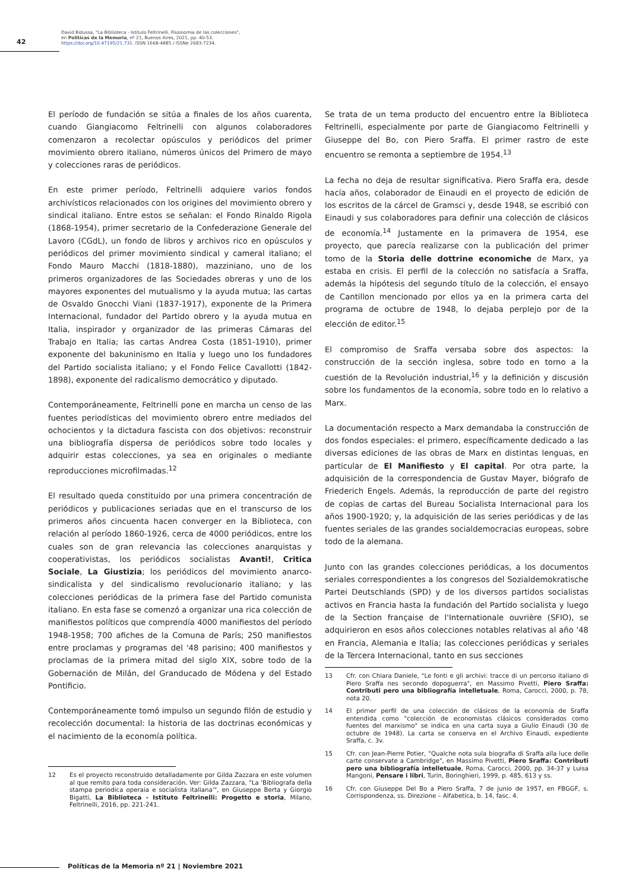42
David Bidussa, "La Biblioteca - Istituto Feltrinelli. Fisionomia de las colecciones",
en Políticas de la Memoria, nº 21, Buenos Aires, 2021, pp. 40-53.
https://doi.org/10.47195/21.731. ISSN 1668-4885 / ISSNe 2683-7234.
El período de fundación se sitúa a finales de los años cuarenta, cuando Giangiacomo Feltrinelli con algunos colaboradores comenzaron a recolectar opúsculos y periódicos del primer movimiento obrero italiano, números únicos del Primero de mayo y colecciones raras de periódicos.
En este primer período, Feltrinelli adquiere varios fondos archivísticos relacionados con los origines del movimiento obrero y sindical italiano. Entre estos se señalan: el Fondo Rinaldo Rigola (1868-1954), primer secretario de la Confederazione Generale del Lavoro (CGdL), un fondo de libros y archivos rico en opúsculos y periódicos del primer movimiento sindical y cameral italiano; el Fondo Mauro Macchi (1818-1880), mazziniano, uno de los primeros organizadores de las Sociedades obreras y uno de los mayores exponentes del mutualismo y la ayuda mutua; las cartas de Osvaldo Gnocchi Viani (1837-1917), exponente de la Primera Internacional, fundador del Partido obrero y la ayuda mutua en Italia, inspirador y organizador de las primeras Cámaras del Trabajo en Italia; las cartas Andrea Costa (1851-1910), primer exponente del bakuninismo en Italia y luego uno los fundadores del Partido socialista italiano; y el Fondo Felice Cavallotti (1842-1898), exponente del radicalismo democrático y diputado.
Contemporáneamente, Feltrinelli pone en marcha un censo de las fuentes periodísticas del movimiento obrero entre mediados del ochocientos y la dictadura fascista con dos objetivos: reconstruir una bibliografía dispersa de periódicos sobre todo locales y adquirir estas colecciones, ya sea en originales o mediante reproducciones microfilmadas.<sup>12</sup>
El resultado queda constituido por una primera concentración de periódicos y publicaciones seriadas que en el transcurso de los primeros años cincuenta hacen converger en la Biblioteca, con relación al período 1860-1926, cerca de 4000 periódicos, entre los cuales son de gran relevancia las colecciones anarquistas y cooperativistas, los periódicos socialistas Avanti!, Critica Sociale, La Giustizia; los periódicos del movimiento anarco-sindicalista y del sindicalismo revolucionario italiano; y las colecciones periódicas de la primera fase del Partido comunista italiano. En esta fase se comenzó a organizar una rica colección de manifiestos políticos que comprendía 4000 manifiestos del período 1948-1958; 700 afiches de la Comuna de París; 250 manifiestos entre proclamas y programas del '48 parisino; 400 manifiestos y proclamas de la primera mitad del siglo XIX, sobre todo de la Gobernación de Milán, del Granducado de Módena y del Estado Pontificio.
Contemporáneamente tomó impulso un segundo filón de estudio y recolección documental: la historia de las doctrinas económicas y el nacimiento de la economía política.
12 Es el proyecto reconstruido detalladamente por Gilda Zazzara en este volumen al que remito para toda consideración. Ver: Gilda Zazzara, "La 'Bibliografa della stampa periodica operaia e socialista italiana'", en Giuseppe Berta y Giorgio Bigatti, La Biblioteca - Istituto Feltrinelli: Progetto e storia, Milano, Feltrinelli, 2016, pp. 221-241.
Se trata de un tema producto del encuentro entre la Biblioteca Feltrinelli, especialmente por parte de Giangiacomo Feltrinelli y Giuseppe del Bo, con Piero Sraffa. El primer rastro de este encuentro se remonta a septiembre de 1954.<sup>13</sup>
La fecha no deja de resultar significativa. Piero Sraffa era, desde hacía años, colaborador de Einaudi en el proyecto de edición de los escritos de la cárcel de Gramsci y, desde 1948, se escribió con Einaudi y sus colaboradores para definir una colección de clásicos de economía.<sup>14</sup> Justamente en la primavera de 1954, ese proyecto, que parecía realizarse con la publicación del primer tomo de la Storia delle dottrine economiche de Marx, ya estaba en crisis. El perfil de la colección no satisfacía a Sraffa, además la hipótesis del segundo título de la colección, el ensayo de Cantillon mencionado por ellos ya en la primera carta del programa de octubre de 1948, lo dejaba perplejo por de la elección de editor.<sup>15</sup>
El compromiso de Sraffa versaba sobre dos aspectos: la construcción de la sección inglesa, sobre todo en torno a la cuestión de la Revolución industrial,<sup>16</sup> y la definición y discusión sobre los fundamentos de la economía, sobre todo en lo relativo a Marx.
La documentación respecto a Marx demandaba la construcción de dos fondos especiales: el primero, específicamente dedicado a las diversas ediciones de las obras de Marx en distintas lenguas, en particular de El Manifiesto y El capital. Por otra parte, la adquisición de la correspondencia de Gustav Mayer, biógrafo de Friederich Engels. Además, la reproducción de parte del registro de copias de cartas del Bureau Socialista Internacional para los años 1900-1920; y, la adquisición de las series periódicas y de las fuentes seriales de las grandes socialdemocracias europeas, sobre todo de la alemana.
Junto con las grandes colecciones periódicas, a los documentos seriales correspondientes a los congresos del Sozialdemokratische Partei Deutschlands (SPD) y de los diversos partidos socialistas activos en Francia hasta la fundación del Partido socialista y luego de la Section française de l'Internationale ouvrière (SFIO), se adquirieron en esos años colecciones notables relativas al año '48 en Francia, Alemania e Italia; las colecciones periódicas y seriales de la Tercera Internacional, tanto en sus secciones
13 Cfr. con Chiara Daniele, "Le fonti e gli archivi: tracce di un percorso italiano di Piero Sraffa nes secondo dopoguerra", en Massimo Pivetti, Piero Sraffa: Contributi pero una bibliografía intelletuale, Roma, Carocci, 2000, p. 78, nota 20.
14 El primer perfil de una colección de clásicos de la economía de Sraffa entendida como "colección de economistas clásicos considerados como fuentes del marxismo" se indica en una carta suya a Giulio Einaudi (30 de octubre de 1948). La carta se conserva en el Archivo Einaudi, expediente Sraffa, c. 3v.
15 Cfr. con Jean-Pierre Potier, "Qualche nota sula biografia di Sraffa alla luce delle carte conservate a Cambridge", en Massimo Pivetti, Piero Sraffa: Contributi pero una bibliografía intelletuale, Roma, Carocci, 2000, pp. 34-37 y Luisa Mangoni, Pensare i libri, Turin, Boringhieri, 1999, p. 485, 613 y ss.
16 Cfr. con Giuseppe Del Bo a Piero Sraffa, 7 de junio de 1957, en FBGGF, s. Corrispondenza, ss. Direzione – Alfabetica, b. 14, fasc. 4.
Políticas de la Memoria nº 21 | Noviembre 2021